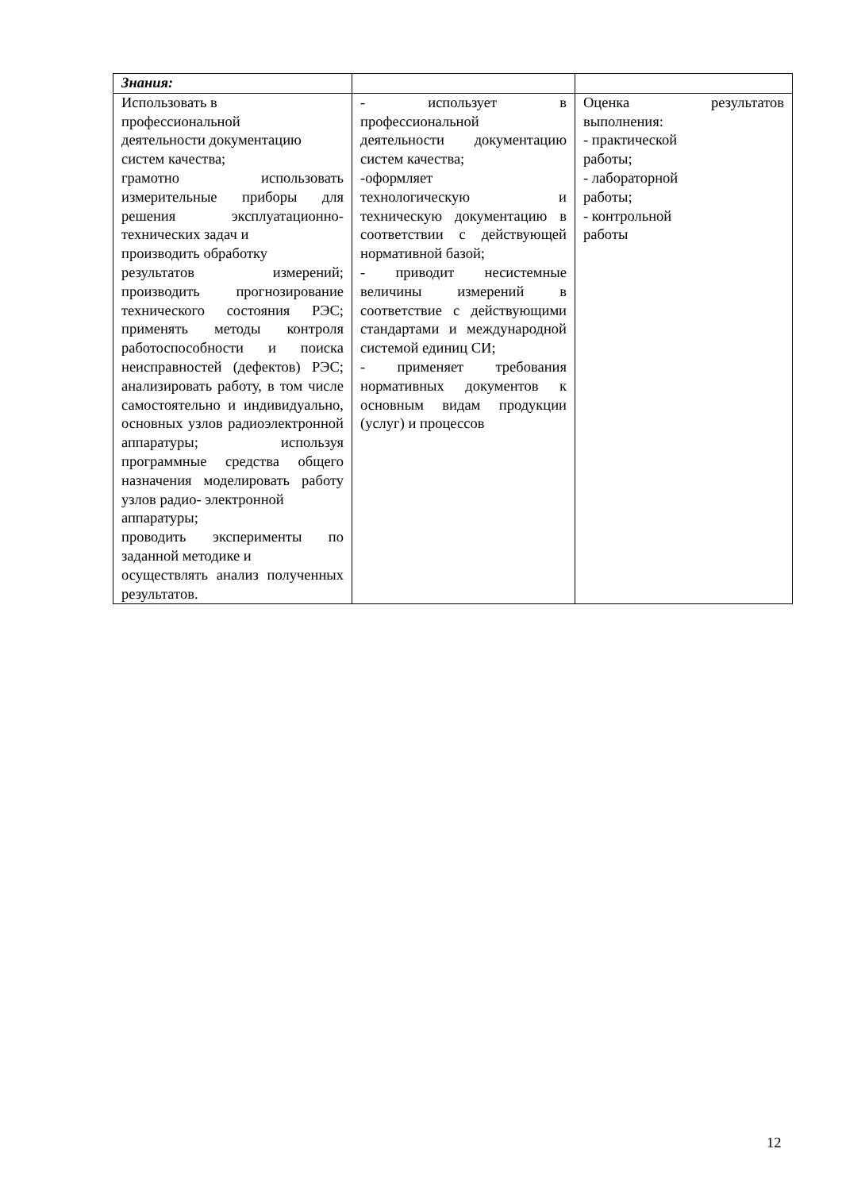| Знания: | | |
| Использовать в профессиональной деятельности документацию систем качества; грамотно использовать измерительные приборы для решения эксплуатационно-технических задач и производить обработку результатов измерений; производить прогнозирование технического состояния РЭС; применять методы контроля работоспособности и поиска неисправностей (дефектов) РЭС; анализировать работу, в том числе самостоятельно и индивидуально, основных узлов радиоэлектронной аппаратуры; используя программные средства общего назначения моделировать работу узлов радио- электронной аппаратуры; проводить эксперименты по заданной методике и осуществлять анализ полученных результатов. | - использует в профессиональной деятельности документацию систем качества; -оформляет технологическую и техническую документацию в соответствии с действующей нормативной базой; - приводит несистемные величины измерений в соответствие с действующими стандартами и международной системой единиц СИ; - применяет требования нормативных документов к основным видам продукции (услуг) и процессов | Оценка результатов выполнения: - практической работы; - лабораторной работы; - контрольной работы |
12